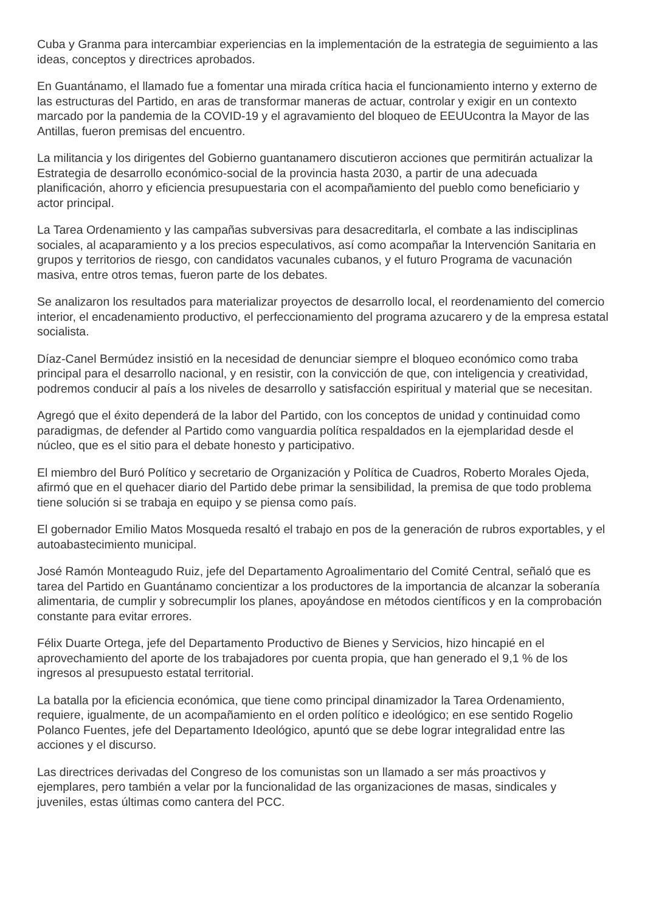Cuba y Granma para intercambiar experiencias en la implementación de la estrategia de seguimiento a las ideas, conceptos y directrices aprobados.
En Guantánamo, el llamado fue a fomentar una mirada crítica hacia el funcionamiento interno y externo de las estructuras del Partido, en aras de transformar maneras de actuar, controlar y exigir en un contexto marcado por la pandemia de la COVID-19 y el agravamiento del bloqueo de EEUUcontra la Mayor de las Antillas, fueron premisas del encuentro.
La militancia y los dirigentes del Gobierno guantanamero discutieron acciones que permitirán actualizar la Estrategia de desarrollo económico-social de la provincia hasta 2030, a partir de una adecuada planificación, ahorro y eficiencia presupuestaria con el acompañamiento del pueblo como beneficiario y actor principal.
La Tarea Ordenamiento y las campañas subversivas para desacreditarla, el combate a las indisciplinas sociales, al acaparamiento y a los precios especulativos, así como acompañar la Intervención Sanitaria en grupos y territorios de riesgo, con candidatos vacunales cubanos, y el futuro Programa de vacunación masiva, entre otros temas, fueron parte de los debates.
Se analizaron los resultados para materializar proyectos de desarrollo local, el reordenamiento del comercio interior, el encadenamiento productivo, el perfeccionamiento del programa azucarero y de la empresa estatal socialista.
Díaz-Canel Bermúdez insistió en la necesidad de denunciar siempre el bloqueo económico como traba principal para el desarrollo nacional, y en resistir, con la convicción de que, con inteligencia y creatividad, podremos conducir al país a los niveles de desarrollo y satisfacción espiritual y material que se necesitan.
Agregó que el éxito dependerá de la labor del Partido, con los conceptos de unidad y continuidad como paradigmas, de defender al Partido como vanguardia política respaldados en la ejemplaridad desde el núcleo, que es el sitio para el debate honesto y participativo.
El miembro del Buró Político y secretario de Organización y Política de Cuadros, Roberto Morales Ojeda, afirmó que en el quehacer diario del Partido debe primar la sensibilidad, la premisa de que todo problema tiene solución si se trabaja en equipo y se piensa como país.
El gobernador Emilio Matos Mosqueda resaltó el trabajo en pos de la generación de rubros exportables, y el autoabastecimiento municipal.
José Ramón Monteagudo Ruiz, jefe del Departamento Agroalimentario del Comité Central, señaló que es tarea del Partido en Guantánamo concientizar a los productores de la importancia de alcanzar la soberanía alimentaria, de cumplir y sobrecumplir los planes, apoyándose en métodos científicos y en la comprobación constante para evitar errores.
Félix Duarte Ortega, jefe del Departamento Productivo de Bienes y Servicios, hizo hincapié en el aprovechamiento del aporte de los trabajadores por cuenta propia, que han generado el 9,1 % de los ingresos al presupuesto estatal territorial.
La batalla por la eficiencia económica, que tiene como principal dinamizador la Tarea Ordenamiento, requiere, igualmente, de un acompañamiento en el orden político e ideológico; en ese sentido Rogelio Polanco Fuentes, jefe del Departamento Ideológico, apuntó que se debe lograr integralidad entre las acciones y el discurso.
Las directrices derivadas del Congreso de los comunistas son un llamado a ser más proactivos y ejemplares, pero también a velar por la funcionalidad de las organizaciones de masas, sindicales y juveniles, estas últimas como cantera del PCC.